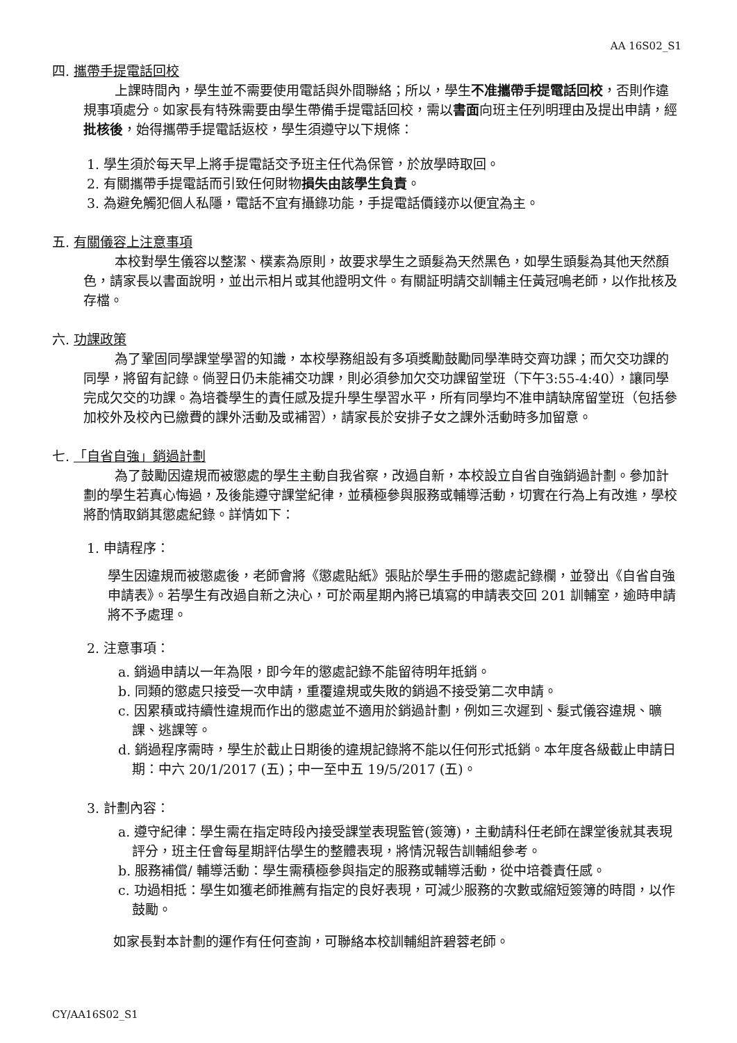AA 16S02_S1
四. 攜帶手提電話回校
上課時間內，學生並不需要使用電話與外間聯絡；所以，學生不准攜帶手提電話回校，否則作違規事項處分。如家長有特殊需要由學生帶備手提電話回校，需以書面向班主任列明理由及提出申請，經批核後，始得攜帶手提電話返校，學生須遵守以下規條：
1. 學生須於每天早上將手提電話交予班主任代為保管，於放學時取回。
2. 有關攜帶手提電話而引致任何財物損失由該學生負責。
3. 為避免觸犯個人私隱，電話不宜有攝錄功能，手提電話價錢亦以便宜為主。
五. 有關儀容上注意事項
本校對學生儀容以整潔、樸素為原則，故要求學生之頭髮為天然黑色，如學生頭髮為其他天然顏色，請家長以書面說明，並出示相片或其他證明文件。有關証明請交訓輔主任黃冠鳴老師，以作批核及存檔。
六. 功課政策
為了鞏固同學課堂學習的知識，本校學務組設有多項獎勵鼓勵同學準時交齊功課；而欠交功課的同學，將留有記錄。倘翌日仍未能補交功課，則必須參加欠交功課留堂班（下午3:55-4:40），讓同學完成欠交的功課。為培養學生的責任感及提升學生學習水平，所有同學均不准申請缺席留堂班（包括參加校外及校內已繳費的課外活動及或補習），請家長於安排子女之課外活動時多加留意。
七. 「自省自強」銷過計劃
為了鼓勵因違規而被懲處的學生主動自我省察，改過自新，本校設立自省自強銷過計劃。參加計劃的學生若真心悔過，及後能遵守課堂紀律，並積極參與服務或輔導活動，切實在行為上有改進，學校將酌情取銷其懲處紀錄。詳情如下：
1. 申請程序：
學生因違規而被懲處後，老師會將《懲處貼紙》張貼於學生手冊的懲處記錄欄，並發出《自省自強申請表》。若學生有改過自新之決心，可於兩星期內將已填寫的申請表交回 201 訓輔室，逾時申請將不予處理。
2. 注意事項：
a. 銷過申請以一年為限，即今年的懲處記錄不能留待明年抵銷。
b. 同類的懲處只接受一次申請，重覆違規或失敗的銷過不接受第二次申請。
c. 因累積或持續性違規而作出的懲處並不適用於銷過計劃，例如三次遲到、髮式儀容違規、曠課、逃課等。
d. 銷過程序需時，學生於截止日期後的違規記錄將不能以任何形式抵銷。本年度各級截止申請日期：中六 20/1/2017 (五)；中一至中五 19/5/2017 (五)。
3. 計劃內容：
a. 遵守紀律：學生需在指定時段內接受課堂表現監管(簽簿)，主動請科任老師在課堂後就其表現評分，班主任會每星期評估學生的整體表現，將情況報告訓輔組參考。
b. 服務補償/ 輔導活動：學生需積極參與指定的服務或輔導活動，從中培養責任感。
c. 功過相抵：學生如獲老師推薦有指定的良好表現，可減少服務的次數或縮短簽簿的時間，以作鼓勵。
如家長對本計劃的運作有任何查詢，可聯絡本校訓輔組許碧蓉老師。
CY/AA16S02_S1